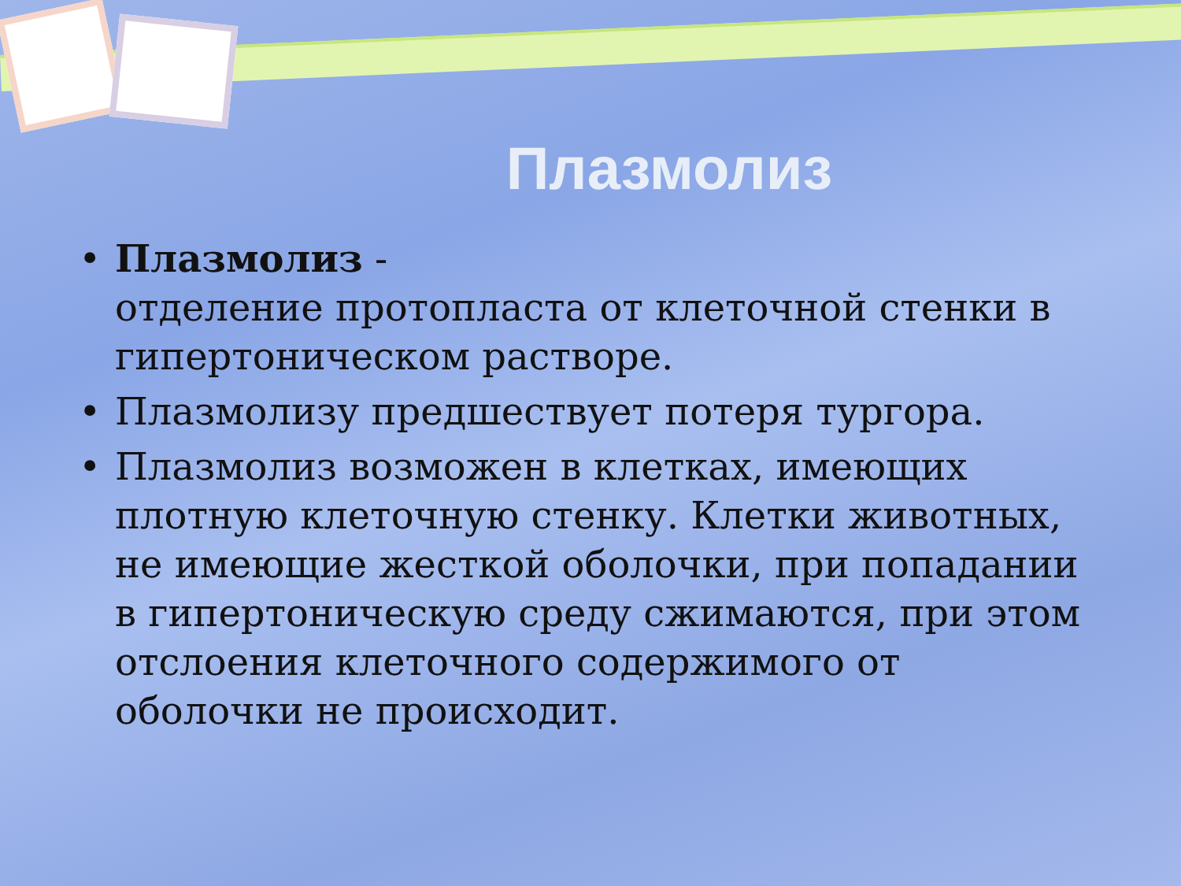Плазмолиз
• Плазмолиз -
отделение протопласта от клеточной стенки в гипертоническом растворе.
• Плазмолизу предшествует потеря тургора.
• Плазмолиз возможен в клетках, имеющих плотную клеточную стенку. Клетки животных, не имеющие жесткой оболочки, при попадании в гипертоническую среду сжимаются, при этом отслоения клеточного содержимого от оболочки не происходит.